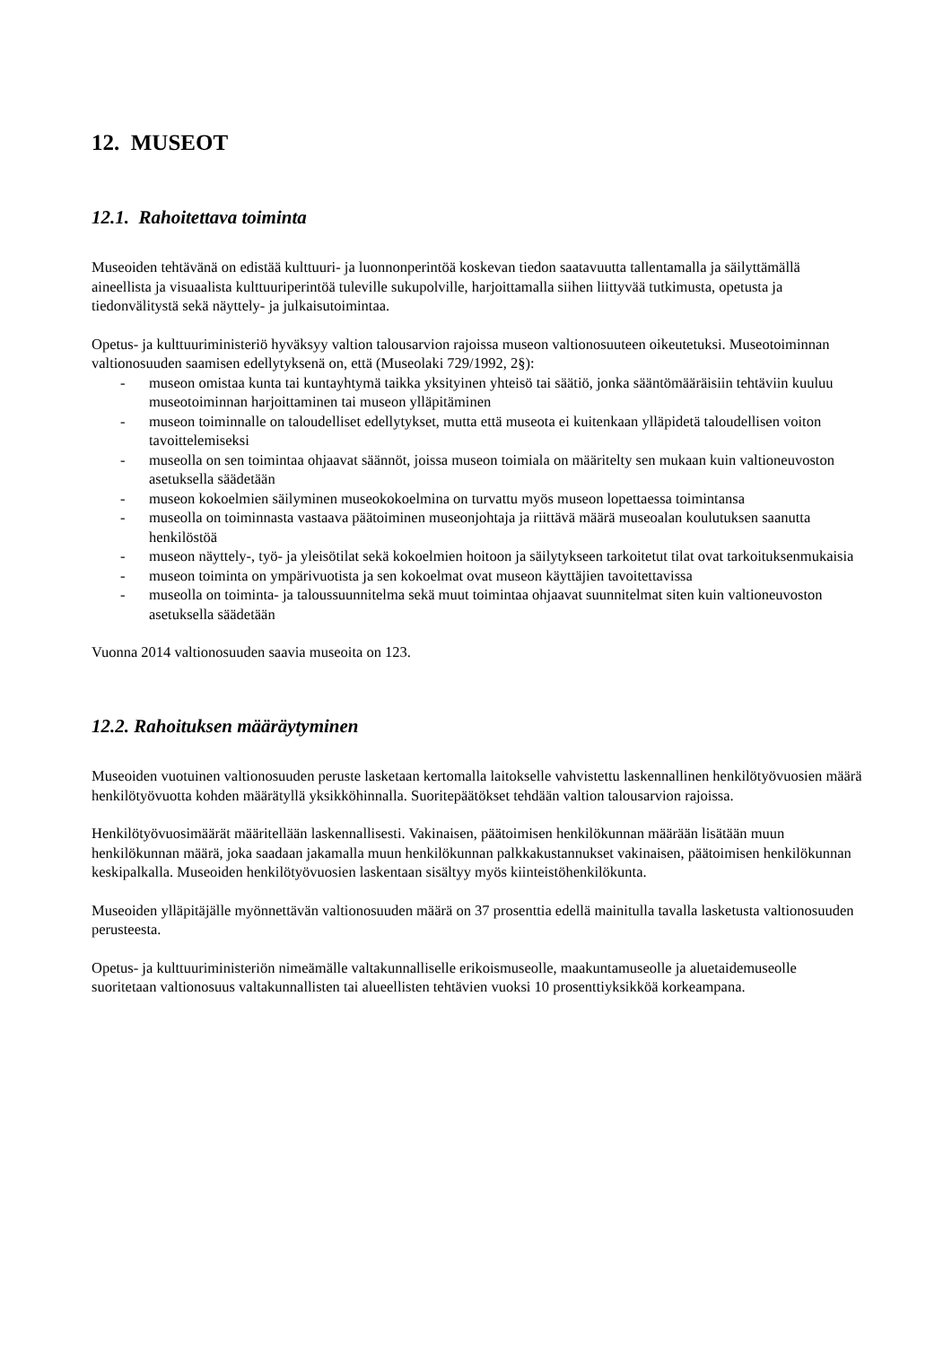12. MUSEOT
12.1. Rahoitettava toiminta
Museoiden tehtävänä on edistää kulttuuri- ja luonnonperintöä koskevan tiedon saatavuutta tallentamalla ja säilyttämällä aineellista ja visuaalista kulttuuriperintöä tuleville sukupolville, harjoittamalla siihen liittyvää tutkimusta, opetusta ja tiedonvälitystä sekä näyttely- ja julkaisutoimintaa.
Opetus- ja kulttuuriministeriö hyväksyy valtion talousarvion rajoissa museon valtionosuuteen oikeutetuksi. Museotoiminnan valtionosuuden saamisen edellytyksenä on, että (Museolaki 729/1992, 2§):
- museon omistaa kunta tai kuntayhtymä taikka yksityinen yhteisö tai säätiö, jonka sääntömääräisiin tehtäviin kuuluu museotoiminnan harjoittaminen tai museon ylläpitäminen
- museon toiminnalle on taloudelliset edellytykset, mutta että museota ei kuitenkaan ylläpidetä taloudellisen voiton tavoittelemiseksi
- museolla on sen toimintaa ohjaavat säännöt, joissa museon toimiala on määritelty sen mukaan kuin valtioneuvoston asetuksella säädetään
- museon kokoelmien säilyminen museokokoelmina on turvattu myös museon lopettaessa toimintansa
- museolla on toiminnasta vastaava päätoiminen museonjohtaja ja riittävä määrä museoalan koulutuksen saanutta henkilöstöä
- museon näyttely-, työ- ja yleisötilat sekä kokoelmien hoitoon ja säilytykseen tarkoitetut tilat ovat tarkoituksenmukaisia
- museon toiminta on ympärivuotista ja sen kokoelmat ovat museon käyttäjien tavoitettavissa
- museolla on toiminta- ja taloussuunnitelma sekä muut toimintaa ohjaavat suunnitelmat siten kuin valtioneuvoston asetuksella säädetään
Vuonna 2014 valtionosuuden saavia museoita on 123.
12.2. Rahoituksen määräytyminen
Museoiden vuotuinen valtionosuuden peruste lasketaan kertomalla laitokselle vahvistettu laskennallinen henkilötyövuosien määrä henkilötyövuotta kohden määrätyllä yksikköhinnalla. Suoritepäätökset tehdään valtion talousarvion rajoissa.
Henkilötyövuosimäärät määritellään laskennallisesti. Vakinaisen, päätoimisen henkilökunnan määrään lisätään muun henkilökunnan määrä, joka saadaan jakamalla muun henkilökunnan palkkakustannukset vakinaisen, päätoimisen henkilökunnan keskipalkalla. Museoiden henkilötyövuosien laskentaan sisältyy myös kiinteistöhenkilökunta.
Museoiden ylläpitäjälle myönnettävän valtionosuuden määrä on 37 prosenttia edellä mainitulla tavalla lasketusta valtionosuuden perusteesta.
Opetus- ja kulttuuriministeriön nimeämälle valtakunnalliselle erikoismuseolle, maakuntamuseolle ja aluetaidemuseolle suoritetaan valtionosuus valtakunnallisten tai alueellisten tehtävien vuoksi 10 prosenttiyksikköä korkeampana.